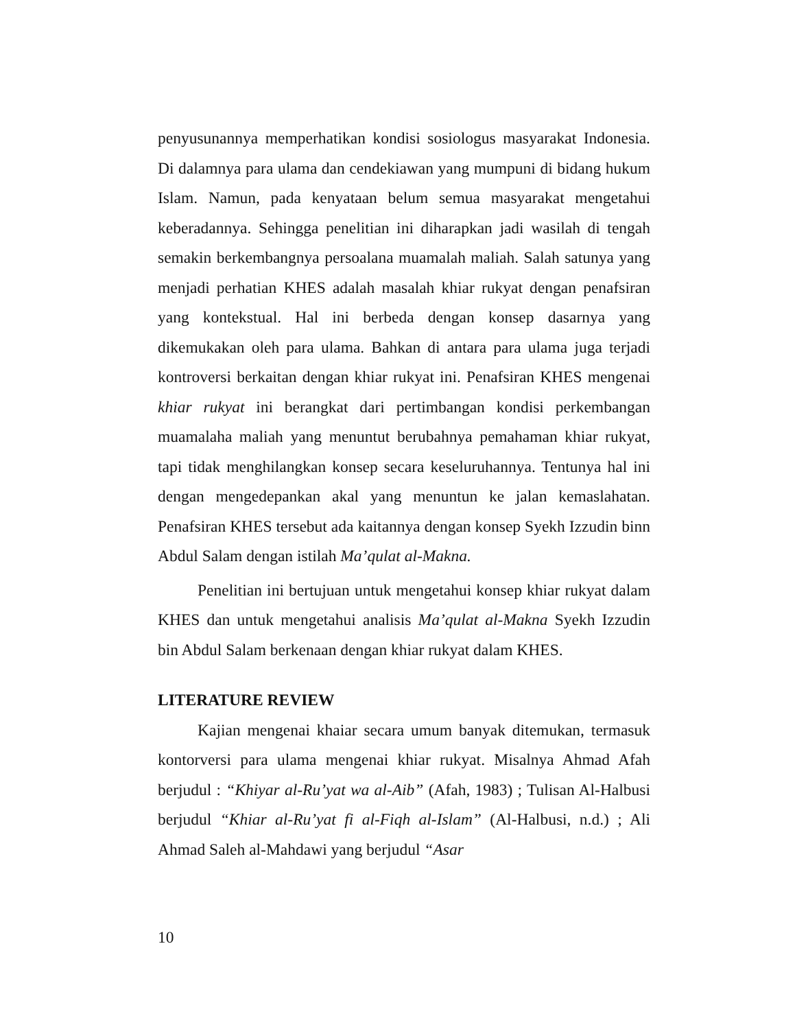penyusunannya memperhatikan kondisi sosiologus masyarakat Indonesia. Di dalamnya para ulama dan cendekiawan yang mumpuni di bidang hukum Islam. Namun, pada kenyataan belum semua masyarakat mengetahui keberadannya. Sehingga penelitian ini diharapkan jadi wasilah di tengah semakin berkembangnya persoalana muamalah maliah. Salah satunya yang menjadi perhatian KHES adalah masalah khiar rukyat dengan penafsiran yang kontekstual. Hal ini berbeda dengan konsep dasarnya yang dikemukakan oleh para ulama. Bahkan di antara para ulama juga terjadi kontroversi berkaitan dengan khiar rukyat ini. Penafsiran KHES mengenai khiar rukyat ini berangkat dari pertimbangan kondisi perkembangan muamalaha maliah yang menuntut berubahnya pemahaman khiar rukyat, tapi tidak menghilangkan konsep secara keseluruhannya. Tentunya hal ini dengan mengedepankan akal yang menuntun ke jalan kemaslahatan. Penafsiran KHES tersebut ada kaitannya dengan konsep Syekh Izzudin binn Abdul Salam dengan istilah Ma’qulat al-Makna.
Penelitian ini bertujuan untuk mengetahui konsep khiar rukyat dalam KHES dan untuk mengetahui analisis Ma’qulat al-Makna Syekh Izzudin bin Abdul Salam berkenaan dengan khiar rukyat dalam KHES.
LITERATURE REVIEW
Kajian mengenai khaiar secara umum banyak ditemukan, termasuk kontorversi para ulama mengenai khiar rukyat. Misalnya Ahmad Afah berjudul : “Khiyar al-Ru’yat wa al-Aib” (Afah, 1983) ; Tulisan Al-Halbusi berjudul “Khiar al-Ru’yat fi al-Fiqh al-Islam” (Al-Halbusi, n.d.) ; Ali Ahmad Saleh al-Mahdawi yang berjudul “Asar
10